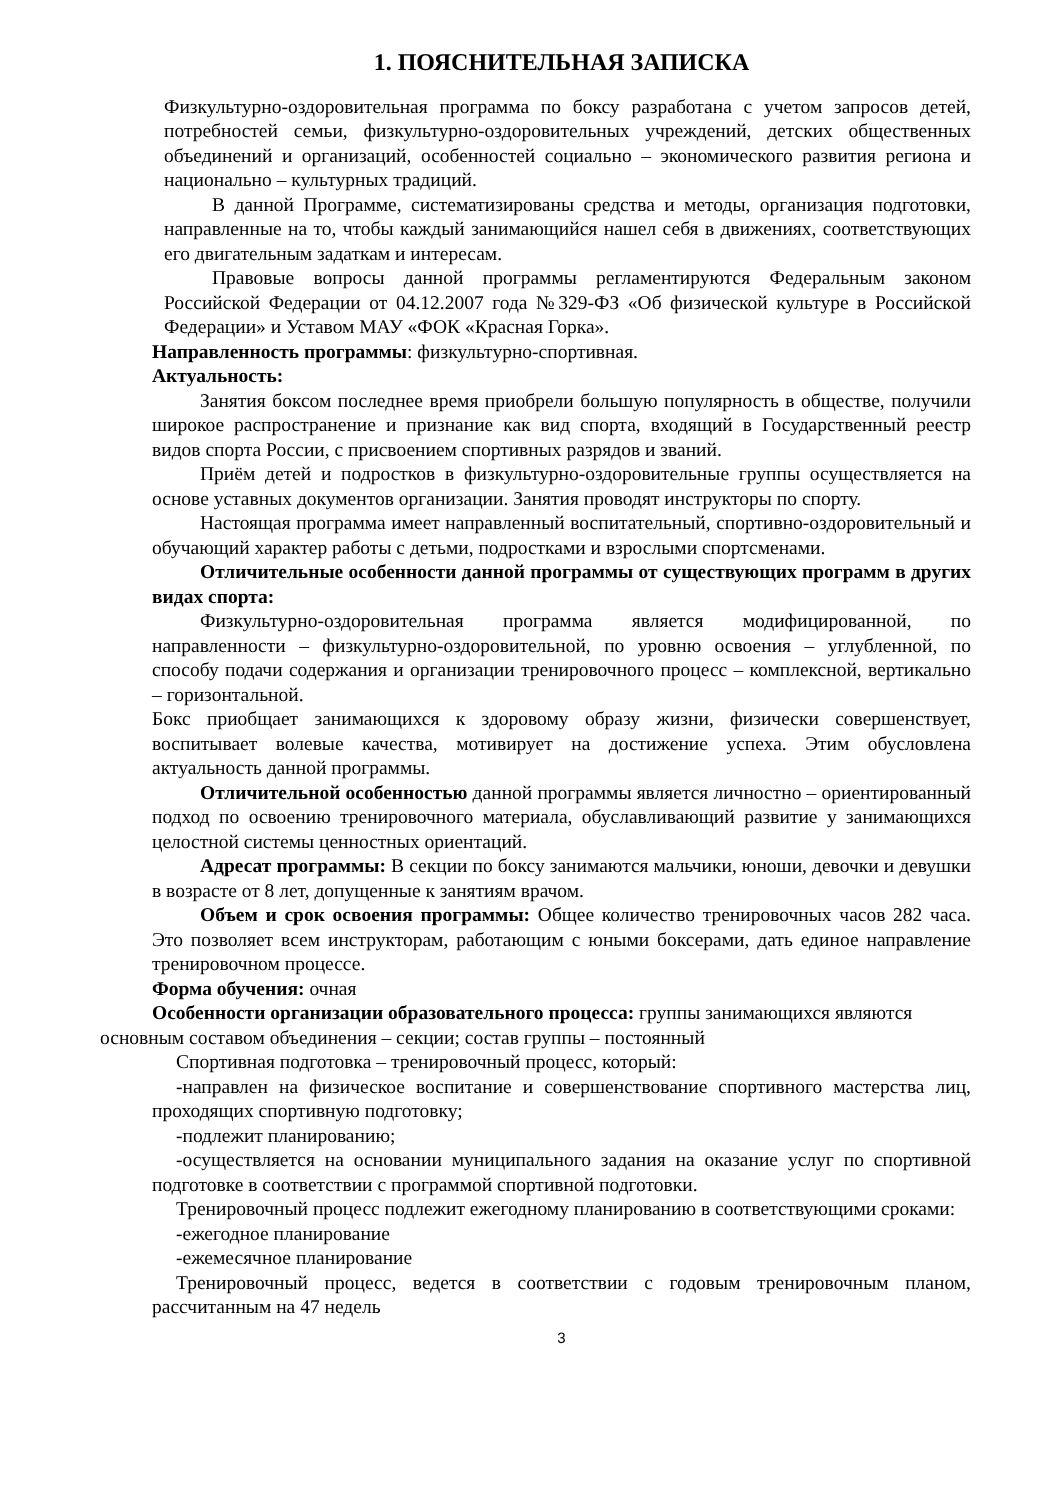1. ПОЯСНИТЕЛЬНАЯ ЗАПИСКА
Физкультурно-оздоровительная программа по боксу разработана с учетом запросов детей, потребностей семьи, физкультурно-оздоровительных учреждений, детских общественных объединений и организаций, особенностей социально – экономического развития региона и национально – культурных традиций.
В данной Программе, систематизированы средства и методы, организация подготовки, направленные на то, чтобы каждый занимающийся нашел себя в движениях, соответствующих его двигательным задаткам и интересам.
Правовые вопросы данной программы регламентируются Федеральным законом Российской Федерации от 04.12.2007 года №329-ФЗ «Об физической культуре в Российской Федерации» и Уставом МАУ «ФОК «Красная Горка».
Направленность программы: физкультурно-спортивная.
Актуальность:
Занятия боксом последнее время приобрели большую популярность в обществе, получили широкое распространение и признание как вид спорта, входящий в Государственный реестр видов спорта России, с присвоением спортивных разрядов и званий.
Приём детей и подростков в физкультурно-оздоровительные группы осуществляется на основе уставных документов организации. Занятия проводят инструкторы по спорту.
Настоящая программа имеет направленный воспитательный, спортивно-оздоровительный и обучающий характер работы с детьми, подростками и взрослыми спортсменами.
Отличительные особенности данной программы от существующих программ в других видах спорта:
Физкультурно-оздоровительная программа является модифицированной, по направленности – физкультурно-оздоровительной, по уровню освоения – углубленной, по способу подачи содержания и организации тренировочного процесс – комплексной, вертикально – горизонтальной.
Бокс приобщает занимающихся к здоровому образу жизни, физически совершенствует, воспитывает волевые качества, мотивирует на достижение успеха. Этим обусловлена актуальность данной программы.
Отличительной особенностью данной программы является личностно – ориентированный подход по освоению тренировочного материала, обуславливающий развитие у занимающихся целостной системы ценностных ориентаций.
Адресат программы: В секции по боксу занимаются мальчики, юноши, девочки и девушки в возрасте от 8 лет, допущенные к занятиям врачом.
Объем и срок освоения программы: Общее количество тренировочных часов 282 часа. Это позволяет всем инструкторам, работающим с юными боксерами, дать единое направление тренировочном процессе.
Форма обучения: очная
Особенности организации образовательного процесса: группы занимающихся являются
основным составом объединения – секции; состав группы – постоянный
Спортивная подготовка – тренировочный процесс, который:
-направлен на физическое воспитание и совершенствование спортивного мастерства лиц, проходящих спортивную подготовку;
-подлежит планированию;
-осуществляется на основании муниципального задания на оказание услуг по спортивной подготовке в соответствии с программой спортивной подготовки.
Тренировочный процесс подлежит ежегодному планированию в соответствующими сроками:
-ежегодное планирование
-ежемесячное планирование
Тренировочный процесс, ведется в соответствии с годовым тренировочным планом, рассчитанным на 47 недель
3